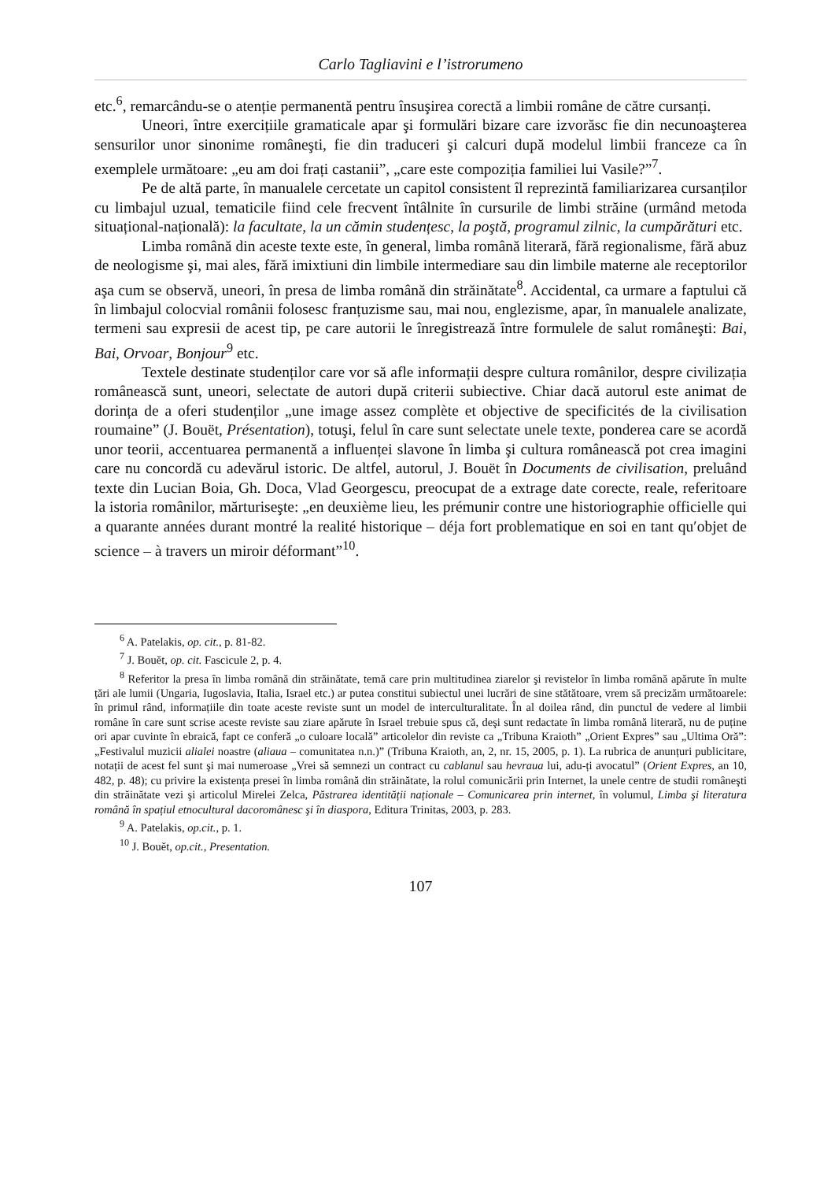Carlo Tagliavini e l’istrorumeno
etc.<sup>6</sup>, remarcându-se o atenție permanentă pentru însuşirea corectă a limbii române de către cursanți.
Uneori, între exercițiile gramaticale apar şi formulări bizare care izvorăsc fie din necunoaşterea sensurilor unor sinonime româneşti, fie din traduceri şi calcuri după modelul limbii franceze ca în exemplele următoare: „eu am doi frați castanii”, „care este compoziția familiei lui Vasile?”<sup>7</sup>.
Pe de altă parte, în manualele cercetate un capitol consistent îl reprezintă familiarizarea cursanților cu limbajul uzual, tematicile fiind cele frecvent întâlnite în cursurile de limbi străine (urmând metoda situațional-națională): la facultate, la un cămin studențesc, la poştă, programul zilnic, la cumpărături etc.
Limba română din aceste texte este, în general, limba română literară, fără regionalisme, fără abuz de neologisme şi, mai ales, fără imixtiuni din limbile intermediare sau din limbile materne ale receptorilor aşa cum se observă, uneori, în presa de limba română din străinătate<sup>8</sup>. Accidental, ca urmare a faptului că în limbajul colocvial românii folosesc franțuzisme sau, mai nou, englezisme, apar, în manualele analizate, termeni sau expresii de acest tip, pe care autorii le înregistrează între formulele de salut româneşti: Bai, Bai, Orvoar, Bonjour<sup>9</sup> etc.
Textele destinate studenților care vor să afle informații despre cultura românilor, despre civilizația românească sunt, uneori, selectate de autori după criterii subiective. Chiar dacă autorul este animat de dorința de a oferi studenților „une image assez complète et objective de specificités de la civilisation roumaine” (J. Bouët, Présentation), totuşi, felul în care sunt selectate unele texte, ponderea care se acordă unor teorii, accentuarea permanentă a influenței slavone în limba şi cultura românească pot crea imagini care nu concordă cu adevărul istoric. De altfel, autorul, J. Bouët în Documents de civilisation, preluând texte din Lucian Boia, Gh. Doca, Vlad Georgescu, preocupat de a extrage date corecte, reale, referitoare la istoria românilor, mărturiseşte: „en deuxième lieu, les prémunir contre une historiographie officielle qui a quarante années durant montré la realité historique – déja fort problematique en soi en tant qu′objet de science – à travers un miroir déformant”<sup>10</sup>.
<sup>6</sup> A. Patelakis, op. cit., p. 81-82.
<sup>7</sup> J. Bouět, op. cit. Fascicule 2, p. 4.
<sup>8</sup> Referitor la presa în limba română din străinătate, temă care prin multitudinea ziarelor şi revistelor în limba română apărute în multe țări ale lumii (Ungaria, Iugoslavia, Italia, Israel etc.) ar putea constitui subiectul unei lucrări de sine stătătoare, vrem să precizăm următoarele: în primul rând, informațiile din toate aceste reviste sunt un model de interculturalitate. În al doilea rând, din punctul de vedere al limbii române în care sunt scrise aceste reviste sau ziare apărute în Israel trebuie spus că, deşi sunt redactate în limba română literară, nu de puține ori apar cuvinte în ebraică, fapt ce conferă „o culoare locală” articolelor din reviste ca „Tribuna Kraioth” „Orient Expres” sau „Ultima Oră”: „Festivalul muzicii alialei noastre (aliaua – comunitatea n.n.)” (Tribuna Kraioth, an, 2, nr. 15, 2005, p. 1). La rubrica de anunțuri publicitare, notații de acest fel sunt şi mai numeroase „Vrei să semnezi un contract cu cablanul sau hevraua lui, adu-ți avocatul” (Orient Expres, an 10, 482, p. 48); cu privire la existența presei în limba română din străinătate, la rolul comunicării prin Internet, la unele centre de studii româneşti din străinătate vezi şi articolul Mirelei Zelca, Păstrarea identității naționale – Comunicarea prin internet, în volumul, Limba şi literatura română în spațiul etnocultural dacoromânesc şi în diaspora, Editura Trinitas, 2003, p. 283.
<sup>9</sup> A. Patelakis, op.cit., p. 1.
<sup>10</sup> J. Bouět, op.cit., Presentation.
107